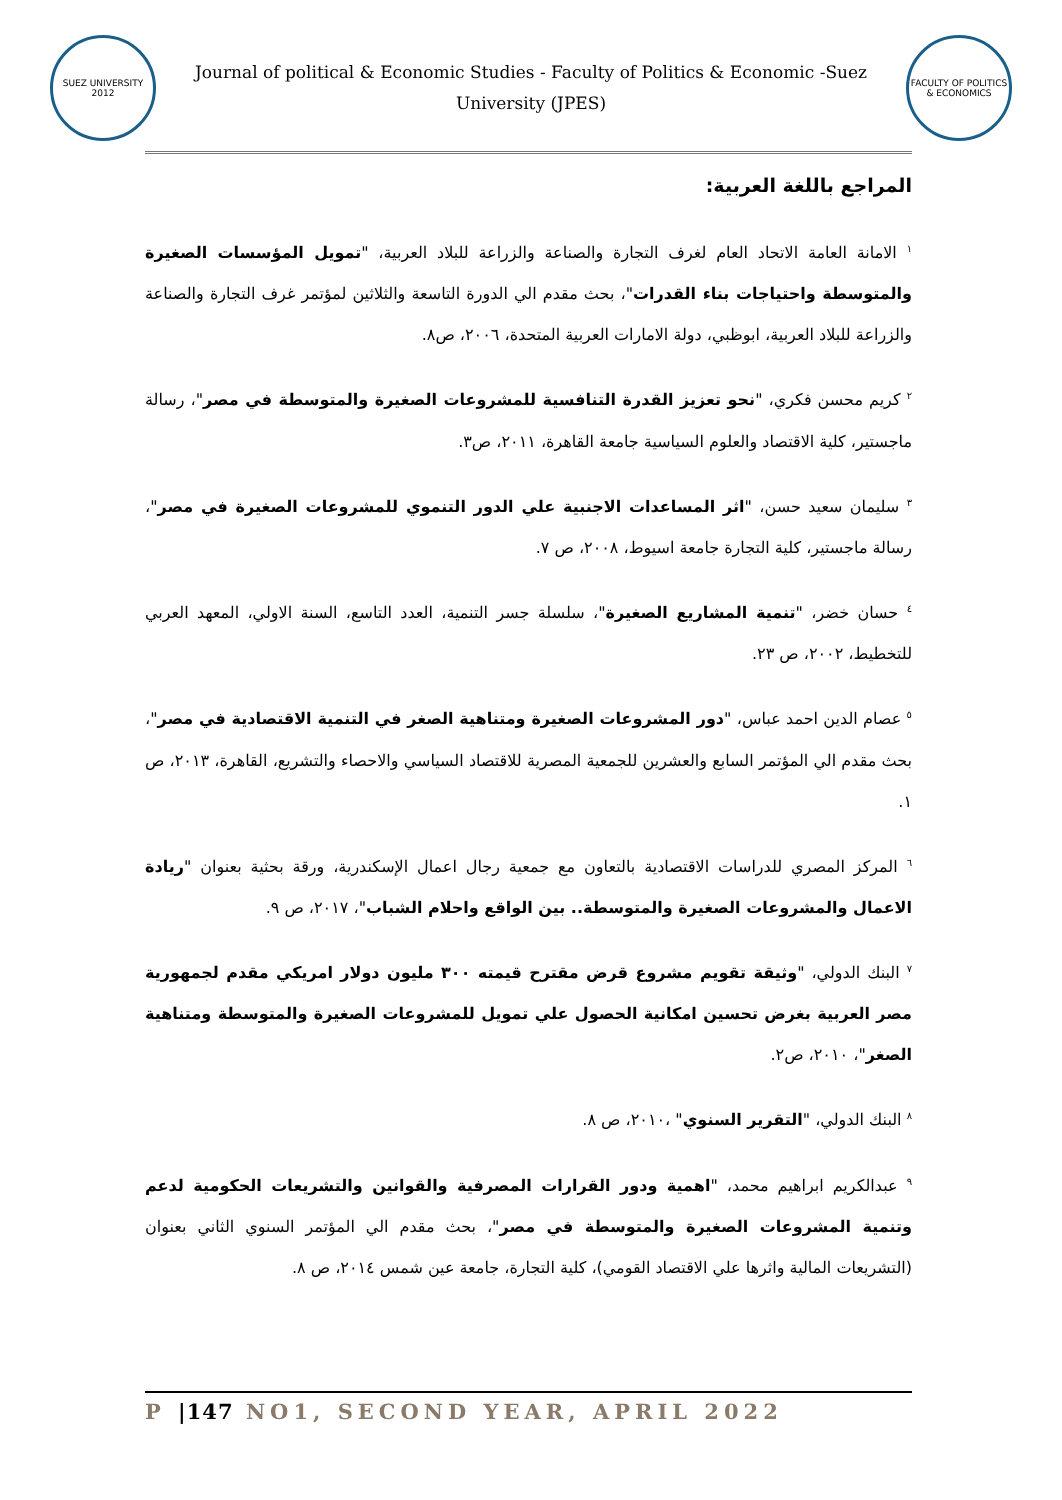SUEZ UNIVERSITY 2012
Journal of political & Economic Studies - Faculty of Politics & Economic -Suez University (JPES)
FACULTY OF POLITICS & ECONOMICS
المراجع باللغة العربية:
<sup>١</sup> الامانة العامة الاتحاد العام لغرف التجارة والصناعة والزراعة للبلاد العربية، "تمويل المؤسسات الصغيرة والمتوسطة واحتياجات بناء القدرات"، بحث مقدم الي الدورة التاسعة والثلاثين لمؤتمر غرف التجارة والصناعة والزراعة للبلاد العربية، ابوظبي، دولة الامارات العربية المتحدة، ٢٠٠٦، ص٨.
<sup>٢</sup> كريم محسن فكري، "نحو تعزيز القدرة التنافسية للمشروعات الصغيرة والمتوسطة في مصر"، رسالة ماجستير، كلية الاقتصاد والعلوم السياسية جامعة القاهرة، ٢٠١١، ص٣.
<sup>٣</sup> سليمان سعيد حسن، "اثر المساعدات الاجنبية علي الدور التنموي للمشروعات الصغيرة في مصر"، رسالة ماجستير، كلية التجارة جامعة اسيوط، ٢٠٠٨، ص ٧.
<sup>٤</sup> حسان خضر، "تنمية المشاريع الصغيرة"، سلسلة جسر التنمية، العدد التاسع، السنة الاولي، المعهد العربي للتخطيط، ٢٠٠٢، ص ٢٣.
<sup>٥</sup> عصام الدين احمد عباس، "دور المشروعات الصغيرة ومتناهية الصغر في التنمية الاقتصادية في مصر"، بحث مقدم الي المؤتمر السابع والعشرين للجمعية المصرية للاقتصاد السياسي والاحصاء والتشريع، القاهرة، ٢٠١٣، ص ١.
<sup>٦</sup> المركز المصري للدراسات الاقتصادية بالتعاون مع جمعية رجال اعمال الإسكندرية، ورقة بحثية بعنوان "ريادة الاعمال والمشروعات الصغيرة والمتوسطة.. بين الواقع واحلام الشباب"، ٢٠١٧، ص ٩.
<sup>٧</sup> البنك الدولي، "وثيقة تقويم مشروع قرض مقترح قيمته ٣٠٠ مليون دولار امريكي مقدم لجمهورية مصر العربية بغرض تحسين امكانية الحصول علي تمويل للمشروعات الصغيرة والمتوسطة ومتناهية الصغر"، ٢٠١٠، ص٢.
<sup>٨</sup> البنك الدولي، "التقرير السنوي" ،٢٠١٠، ص ٨.
<sup>٩</sup> عبدالكريم ابراهيم محمد، "اهمية ودور القرارات المصرفية والقوانين والتشريعات الحكومية لدعم وتنمية المشروعات الصغيرة والمتوسطة في مصر"، بحث مقدم الي المؤتمر السنوي الثاني بعنوان (التشريعات المالية واثرها علي الاقتصاد القومي)، كلية التجارة، جامعة عين شمس ٢٠١٤، ص ٨.
P |147 NO1, SECOND YEAR, APRIL 2022